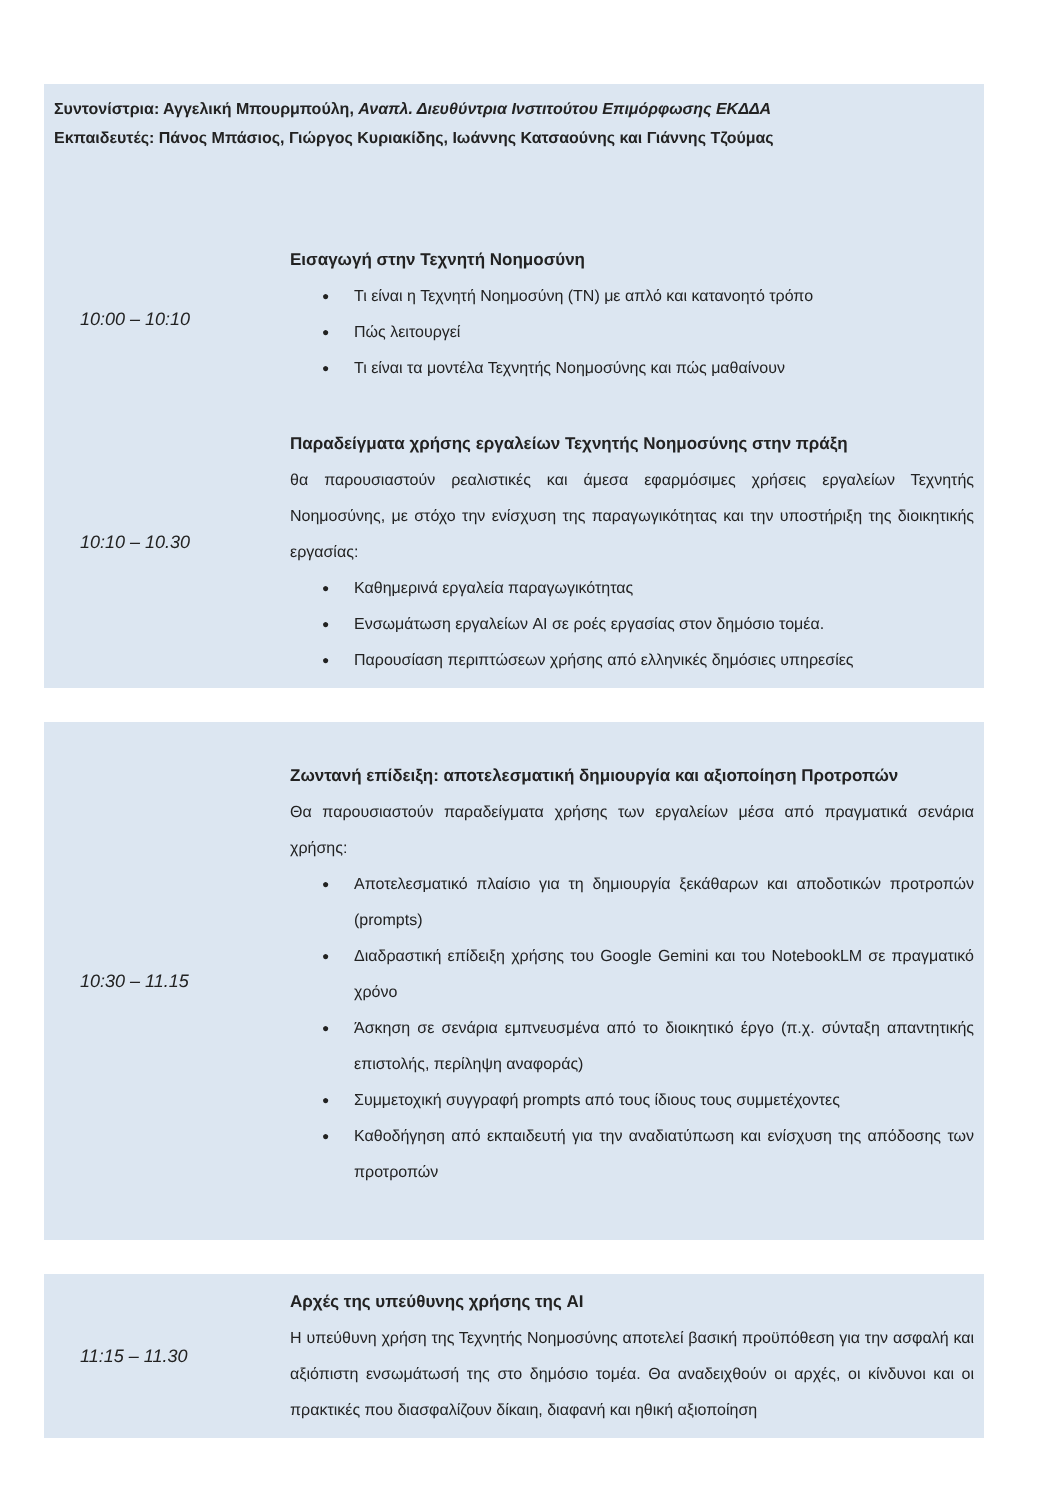Συντονίστρια: Αγγελική Μπουρμπούλη, Αναπλ. Διευθύντρια Ινστιτούτου Επιμόρφωσης ΕΚΔΔΑ
Εκπαιδευτές: Πάνος Μπάσιος, Γιώργος Κυριακίδης, Ιωάννης Κατσαούνης και Γιάννης Τζούμας
| 10:00 – 10:10 | Εισαγωγή στην Τεχνητή Νοημοσύνη Τι είναι η Τεχνητή Νοημοσύνη (ΤΝ) με απλό και κατανοητό τρόπο Πώς λειτουργεί Τι είναι τα μοντέλα Τεχνητής Νοημοσύνης και πώς μαθαίνουν |
| 10:10 – 10.30 | Παραδείγματα χρήσης εργαλείων Τεχνητής Νοημοσύνης στην πράξη θα παρουσιαστούν ρεαλιστικές και άμεσα εφαρμόσιμες χρήσεις εργαλείων Τεχνητής Νοημοσύνης, με στόχο την ενίσχυση της παραγωγικότητας και την υποστήριξη της διοικητικής εργασίας: Καθημερινά εργαλεία παραγωγικότητας Ενσωμάτωση εργαλείων AI σε ροές εργασίας στον δημόσιο τομέα. Παρουσίαση περιπτώσεων χρήσης από ελληνικές δημόσιες υπηρεσίες |
| 10:30 – 11.15 | Ζωντανή επίδειξη: αποτελεσματική δημιουργία και αξιοποίηση Προτροπών Θα παρουσιαστούν παραδείγματα χρήσης των εργαλείων μέσα από πραγματικά σενάρια χρήσης: Αποτελεσματικό πλαίσιο για τη δημιουργία ξεκάθαρων και αποδοτικών προτροπών (prompts) Διαδραστική επίδειξη χρήσης του Google Gemini και του NotebookLM σε πραγματικό χρόνο Άσκηση σε σενάρια εμπνευσμένα από το διοικητικό έργο (π.χ. σύνταξη απαντητικής επιστολής, περίληψη αναφοράς) Συμμετοχική συγγραφή prompts από τους ίδιους τους συμμετέχοντες Καθοδήγηση από εκπαιδευτή για την αναδιατύπωση και ενίσχυση της απόδοσης των προτροπών |
| 11:15 – 11.30 | Αρχές της υπεύθυνης χρήσης της AI Η υπεύθυνη χρήση της Τεχνητής Νοημοσύνης αποτελεί βασική προϋπόθεση για την ασφαλή και αξιόπιστη ενσωμάτωσή της στο δημόσιο τομέα. Θα αναδειχθούν οι αρχές, οι κίνδυνοι και οι πρακτικές που διασφαλίζουν δίκαιη, διαφανή και ηθική αξιοποίηση |